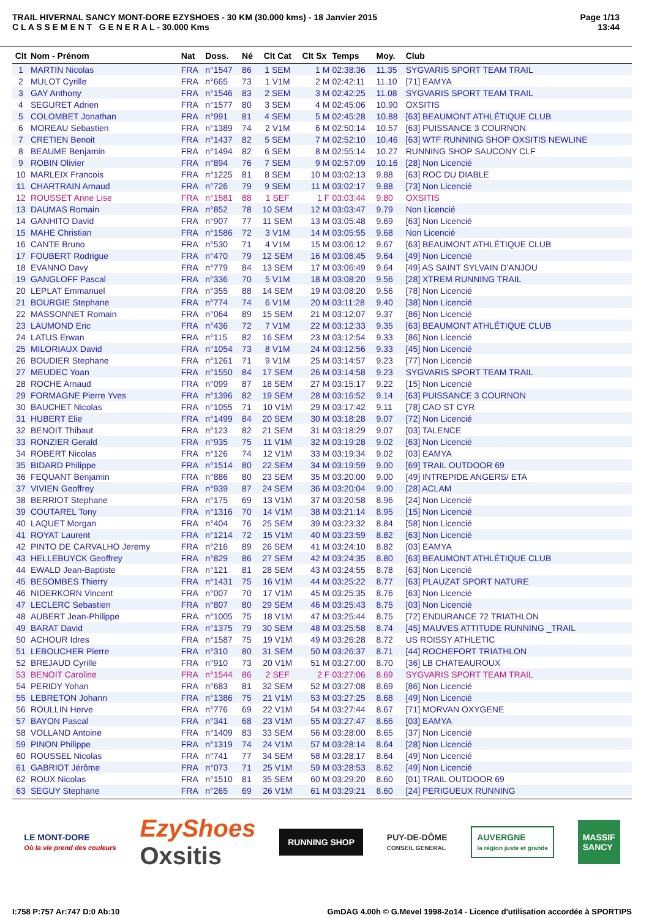TRAIL HIVERNAL SANCY MONT-DORE EZYSHOES - 30 KM (30.000 kms) - 18 Janvier 2015
C L A S S E M E N T G E N E R A L - 30.000 Kms
Page 1/13
13:44
| Clt | Nom - Prénom | Nat | Doss. | Né | Clt Cat | Clt Sx | Temps | Moy. | Club |
| --- | --- | --- | --- | --- | --- | --- | --- | --- | --- |
| 1 | MARTIN Nicolas | FRA | n°1547 | 86 | 1 SEM | 1 M | 02:38:36 | 11.35 | SYGVARIS SPORT TEAM TRAIL |
| 2 | MULOT Cyrille | FRA | n°665 | 73 | 1 V1M | 2 M | 02:42:11 | 11.10 | [71] EAMYA |
| 3 | GAY Anthony | FRA | n°1546 | 83 | 2 SEM | 3 M | 02:42:25 | 11.08 | SYGVARIS SPORT TEAM TRAIL |
| 4 | SEGURET Adrien | FRA | n°1577 | 80 | 3 SEM | 4 M | 02:45:06 | 10.90 | OXSITIS |
| 5 | COLOMBET Jonathan | FRA | n°991 | 81 | 4 SEM | 5 M | 02:45:28 | 10.88 | [63] BEAUMONT ATHLÉTIQUE CLUB |
| 6 | MOREAU Sebastien | FRA | n°1389 | 74 | 2 V1M | 6 M | 02:50:14 | 10.57 | [63] PUISSANCE 3 COURNON |
| 7 | CRETIEN Benoit | FRA | n°1437 | 82 | 5 SEM | 7 M | 02:52:10 | 10.46 | [63] WTF RUNNING SHOP OXSITIS NEWLINE |
| 8 | BEAUME Benjamin | FRA | n°1494 | 82 | 6 SEM | 8 M | 02:55:14 | 10.27 | RUNNING SHOP SAUCONY CLF |
| 9 | ROBIN Olivier | FRA | n°894 | 76 | 7 SEM | 9 M | 02:57:09 | 10.16 | [28] Non Licencié |
| 10 | MARLEIX Francois | FRA | n°1225 | 81 | 8 SEM | 10 M | 03:02:13 | 9.88 | [63] ROC DU DIABLE |
| 11 | CHARTRAIN Arnaud | FRA | n°726 | 79 | 9 SEM | 11 M | 03:02:17 | 9.88 | [73] Non Licencié |
| 12 | ROUSSET Anne Lise | FRA | n°1581 | 88 | 1 SEF | 1 F | 03:03:44 | 9.80 | OXSITIS |
| 13 | DAUMAS Romain | FRA | n°852 | 78 | 10 SEM | 12 M | 03:03:47 | 9.79 | Non Licencié |
| 14 | GANHITO David | FRA | n°907 | 77 | 11 SEM | 13 M | 03:05:48 | 9.69 | [63] Non Licencié |
| 15 | MAHE Christian | FRA | n°1586 | 72 | 3 V1M | 14 M | 03:05:55 | 9.68 | Non Licencié |
| 16 | CANTE Bruno | FRA | n°530 | 71 | 4 V1M | 15 M | 03:06:12 | 9.67 | [63] BEAUMONT ATHLÉTIQUE CLUB |
| 17 | FOUBERT Rodrigue | FRA | n°470 | 79 | 12 SEM | 16 M | 03:06:45 | 9.64 | [49] Non Licencié |
| 18 | EVANNO Davy | FRA | n°779 | 84 | 13 SEM | 17 M | 03:06:49 | 9.64 | [49] AS SAINT SYLVAIN D'ANJOU |
| 19 | GANGLOFF Pascal | FRA | n°336 | 70 | 5 V1M | 18 M | 03:08:20 | 9.56 | [28] XTREM RUNNING TRAIL |
| 20 | LEPLAT Emmanuel | FRA | n°355 | 88 | 14 SEM | 19 M | 03:08:20 | 9.56 | [78] Non Licencié |
| 21 | BOURGIE Stephane | FRA | n°774 | 74 | 6 V1M | 20 M | 03:11:28 | 9.40 | [38] Non Licencié |
| 22 | MASSONNET Romain | FRA | n°064 | 89 | 15 SEM | 21 M | 03:12:07 | 9.37 | [86] Non Licencié |
| 23 | LAUMOND Eric | FRA | n°436 | 72 | 7 V1M | 22 M | 03:12:33 | 9.35 | [63] BEAUMONT ATHLÉTIQUE CLUB |
| 24 | LATUS Erwan | FRA | n°115 | 82 | 16 SEM | 23 M | 03:12:54 | 9.33 | [86] Non Licencié |
| 25 | MILORIAUX David | FRA | n°1054 | 73 | 8 V1M | 24 M | 03:12:56 | 9.33 | [45] Non Licencié |
| 26 | BOUDIER Stephane | FRA | n°1261 | 71 | 9 V1M | 25 M | 03:14:57 | 9.23 | [77] Non Licencié |
| 27 | MEUDEC Yoan | FRA | n°1550 | 84 | 17 SEM | 26 M | 03:14:58 | 9.23 | SYGVARIS SPORT TEAM TRAIL |
| 28 | ROCHE Arnaud | FRA | n°099 | 87 | 18 SEM | 27 M | 03:15:17 | 9.22 | [15] Non Licencié |
| 29 | FORMAGNE Pierre Yves | FRA | n°1396 | 82 | 19 SEM | 28 M | 03:16:52 | 9.14 | [63] PUISSANCE 3 COURNON |
| 30 | BAUCHET Nicolas | FRA | n°1055 | 71 | 10 V1M | 29 M | 03:17:42 | 9.11 | [78] CAO ST CYR |
| 31 | HUBERT Elie | FRA | n°1499 | 84 | 20 SEM | 30 M | 03:18:28 | 9.07 | [72] Non Licencié |
| 32 | BENOIT Thibaut | FRA | n°123 | 82 | 21 SEM | 31 M | 03:18:29 | 9.07 | [03] TALENCE |
| 33 | RONZIER Gerald | FRA | n°935 | 75 | 11 V1M | 32 M | 03:19:28 | 9.02 | [63] Non Licencié |
| 34 | ROBERT Nicolas | FRA | n°126 | 74 | 12 V1M | 33 M | 03:19:34 | 9.02 | [03] EAMYA |
| 35 | BIDARD Philippe | FRA | n°1514 | 80 | 22 SEM | 34 M | 03:19:59 | 9.00 | [69] TRAIL OUTDOOR 69 |
| 36 | FEQUANT Benjamin | FRA | n°886 | 80 | 23 SEM | 35 M | 03:20:00 | 9.00 | [49] INTREPIDE ANGERS/ ETA |
| 37 | VIVIEN Geoffrey | FRA | n°939 | 87 | 24 SEM | 36 M | 03:20:04 | 9.00 | [28] ACLAM |
| 38 | BERRIOT Stephane | FRA | n°175 | 69 | 13 V1M | 37 M | 03:20:58 | 8.96 | [24] Non Licencié |
| 39 | COUTAREL Tony | FRA | n°1316 | 70 | 14 V1M | 38 M | 03:21:14 | 8.95 | [15] Non Licencié |
| 40 | LAQUET Morgan | FRA | n°404 | 76 | 25 SEM | 39 M | 03:23:32 | 8.84 | [58] Non Licencié |
| 41 | ROYAT Laurent | FRA | n°1214 | 72 | 15 V1M | 40 M | 03:23:59 | 8.82 | [63] Non Licencié |
| 42 | PINTO DE CARVALHO Jeremy | FRA | n°216 | 89 | 26 SEM | 41 M | 03:24:10 | 8.82 | [03] EAMYA |
| 43 | HELLEBUYCK Geoffrey | FRA | n°829 | 86 | 27 SEM | 42 M | 03:24:35 | 8.80 | [63] BEAUMONT ATHLÉTIQUE CLUB |
| 44 | EWALD Jean-Baptiste | FRA | n°121 | 81 | 28 SEM | 43 M | 03:24:55 | 8.78 | [63] Non Licencié |
| 45 | BESOMBES Thierry | FRA | n°1431 | 75 | 16 V1M | 44 M | 03:25:22 | 8.77 | [63] PLAUZAT SPORT NATURE |
| 46 | NIDERKORN Vincent | FRA | n°007 | 70 | 17 V1M | 45 M | 03:25:35 | 8.76 | [63] Non Licencié |
| 47 | LECLERC Sebastien | FRA | n°807 | 80 | 29 SEM | 46 M | 03:25:43 | 8.75 | [03] Non Licencié |
| 48 | AUBERT Jean-Philippe | FRA | n°1005 | 75 | 18 V1M | 47 M | 03:25:44 | 8.75 | [72] ENDURANCE 72 TRIATHLON |
| 49 | BARAT David | FRA | n°1375 | 79 | 30 SEM | 48 M | 03:25:58 | 8.74 | [45] MAUVES ATTITUDE RUNNING _TRAIL |
| 50 | ACHOUR Idres | FRA | n°1587 | 75 | 19 V1M | 49 M | 03:26:28 | 8.72 | US ROISSY ATHLETIC |
| 51 | LEBOUCHER Pierre | FRA | n°310 | 80 | 31 SEM | 50 M | 03:26:37 | 8.71 | [44] ROCHEFORT TRIATHLON |
| 52 | BREJAUD Cyrille | FRA | n°910 | 73 | 20 V1M | 51 M | 03:27:00 | 8.70 | [36] LB CHATEAUROUX |
| 53 | BENOIT Caroline | FRA | n°1544 | 86 | 2 SEF | 2 F | 03:27:06 | 8.69 | SYGVARIS SPORT TEAM TRAIL |
| 54 | PERIDY Yohan | FRA | n°683 | 81 | 32 SEM | 52 M | 03:27:08 | 8.69 | [86] Non Licencié |
| 55 | LEBRETON Johann | FRA | n°1386 | 75 | 21 V1M | 53 M | 03:27:25 | 8.68 | [49] Non Licencié |
| 56 | ROULLIN Herve | FRA | n°776 | 69 | 22 V1M | 54 M | 03:27:44 | 8.67 | [71] MORVAN OXYGENE |
| 57 | BAYON Pascal | FRA | n°341 | 68 | 23 V1M | 55 M | 03:27:47 | 8.66 | [03] EAMYA |
| 58 | VOLLAND Antoine | FRA | n°1409 | 83 | 33 SEM | 56 M | 03:28:00 | 8.65 | [37] Non Licencié |
| 59 | PINON Philippe | FRA | n°1319 | 74 | 24 V1M | 57 M | 03:28:14 | 8.64 | [28] Non Licencié |
| 60 | ROUSSEL Nicolas | FRA | n°741 | 77 | 34 SEM | 58 M | 03:28:17 | 8.64 | [49] Non Licencié |
| 61 | GABRIOT Jérôme | FRA | n°073 | 71 | 25 V1M | 59 M | 03:28:53 | 8.62 | [49] Non Licencié |
| 62 | ROUX Nicolas | FRA | n°1510 | 81 | 35 SEM | 60 M | 03:29:20 | 8.60 | [01] TRAIL OUTDOOR 69 |
| 63 | SEGUY Stephane | FRA | n°265 | 69 | 26 V1M | 61 M | 03:29:21 | 8.60 | [24] PERIGUEUX RUNNING |
LE MONT-DORE
Où la vie prend des couleurs
EzyShoes
Oxsitis
RUNNING SHOP
PUY-DE-DÔME
CONSEIL GENERAL
AUVERGNE
la région juste et grande
MASSIF
SANCY
I:758 P:757 Ar:747 D:0 Ab:10 GmDAG 4.00h © G.Mevel 1998-2o14 - Licence d'utilisation accordée à SPORTIPS